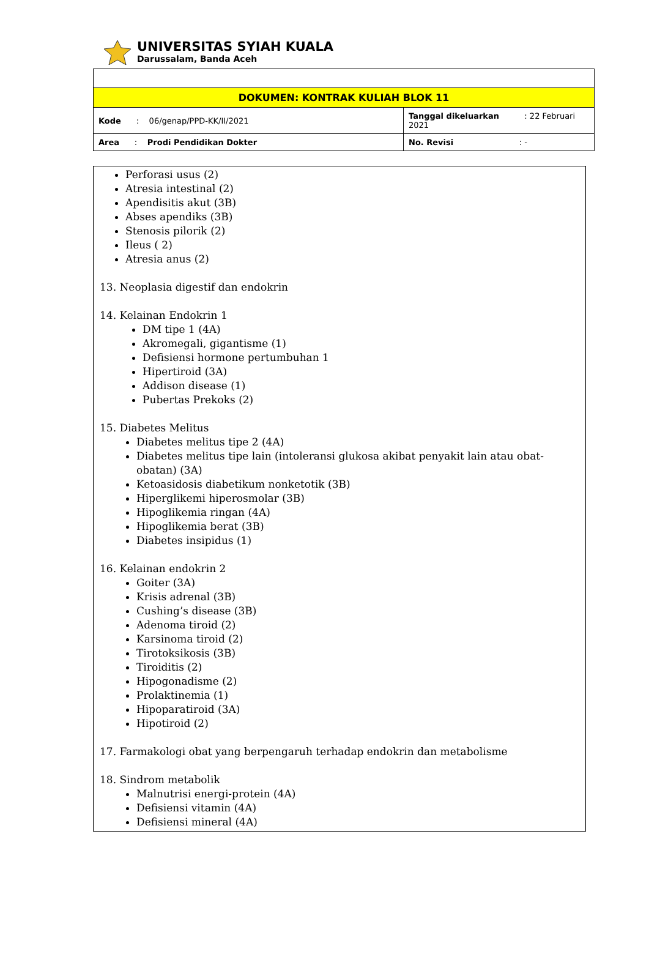UNIVERSITAS SYIAH KUALA
Darussalam, Banda Aceh
| DOKUMEN: KONTRAK KULIAH BLOK 11 | |
| Kode : 06/genap/PPD-KK/II/2021 | Tanggal dikeluarkan : 22 Februari 2021 |
| Area : Prodi Pendidikan Dokter | No. Revisi : - |
Perforasi usus (2)
Atresia intestinal (2)
Apendisitis akut (3B)
Abses apendiks (3B)
Stenosis pilorik (2)
Ileus ( 2)
Atresia anus (2)
13. Neoplasia digestif dan endokrin
14. Kelainan Endokrin 1
DM tipe 1 (4A)
Akromegali, gigantisme (1)
Defisiensi hormone pertumbuhan 1
Hipertiroid (3A)
Addison disease (1)
Pubertas Prekoks (2)
15. Diabetes Melitus
Diabetes melitus tipe 2 (4A)
Diabetes melitus tipe lain (intoleransi glukosa akibat penyakit lain atau obat- obatan) (3A)
Ketoasidosis diabetikum nonketotik (3B)
Hiperglikemi hiperosmolar (3B)
Hipoglikemia ringan (4A)
Hipoglikemia berat (3B)
Diabetes insipidus (1)
16. Kelainan endokrin 2
Goiter (3A)
Krisis adrenal (3B)
Cushing’s disease (3B)
Adenoma tiroid (2)
Karsinoma tiroid (2)
Tirotoksikosis (3B)
Tiroiditis (2)
Hipogonadisme (2)
Prolaktinemia (1)
Hipoparatiroid (3A)
Hipotiroid (2)
17. Farmakologi obat yang berpengaruh terhadap endokrin dan metabolisme
18. Sindrom metabolik
Malnutrisi energi-protein (4A)
Defisiensi vitamin (4A)
Defisiensi mineral (4A)